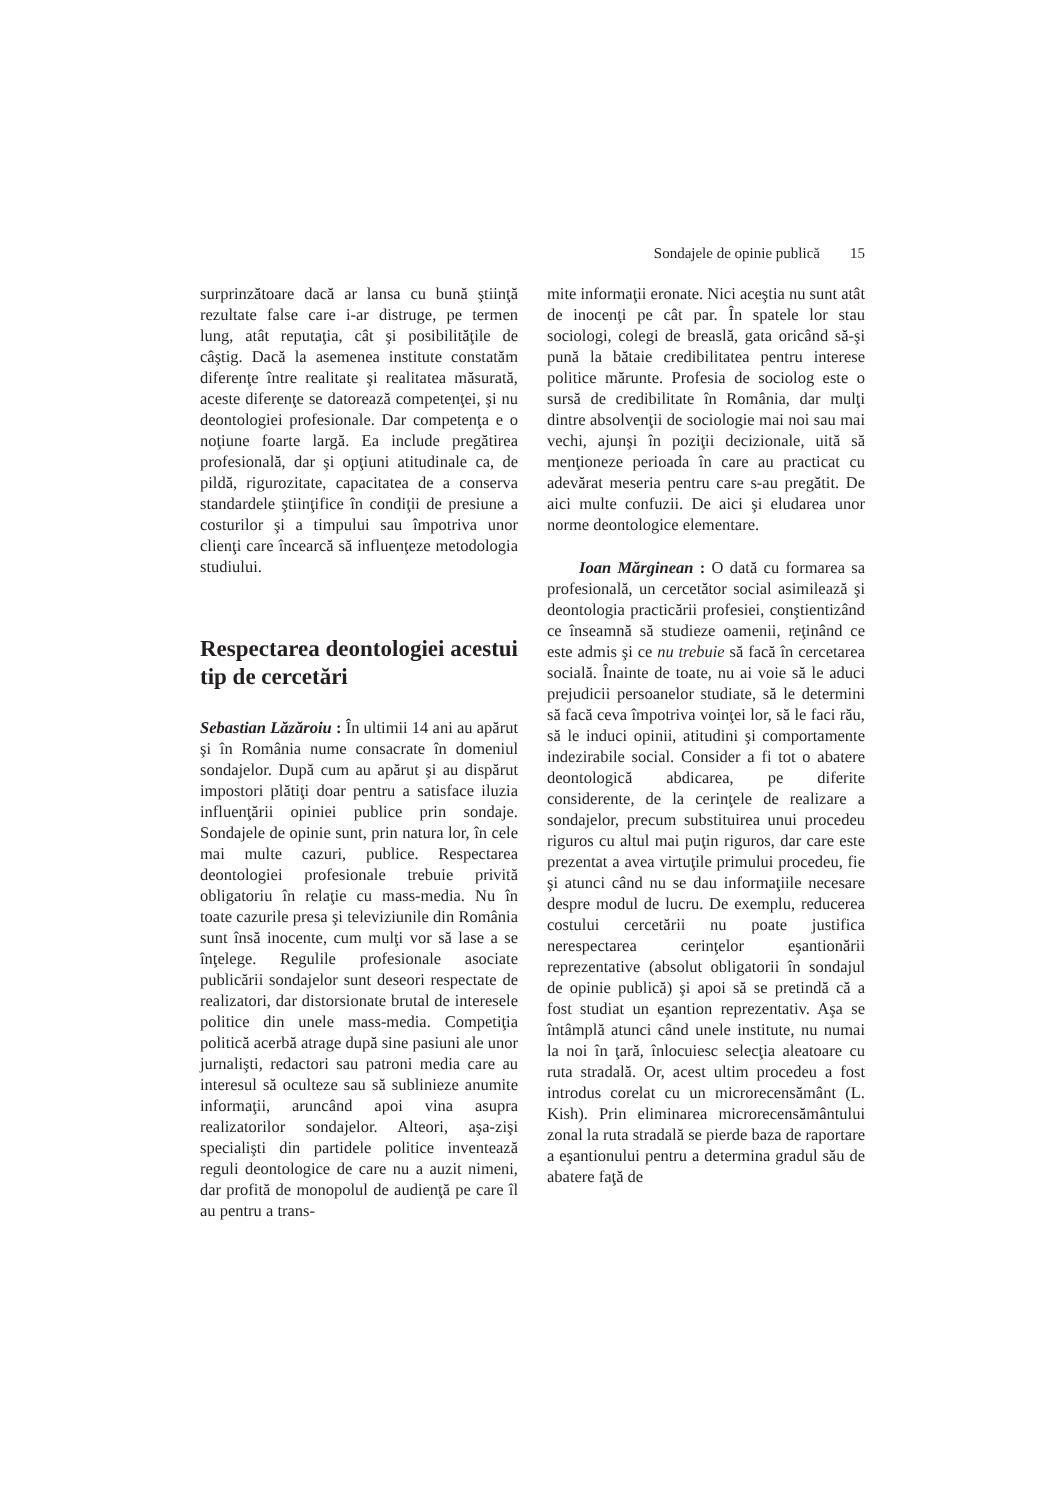Sondajele de opinie publică 15
surprinzătoare dacă ar lansa cu bună ştiinţă rezultate false care i-ar distruge, pe termen lung, atât reputaţia, cât şi posibilităţile de câştig. Dacă la asemenea institute constatăm diferenţe între realitate şi realitatea măsurată, aceste diferenţe se datorează competenţei, şi nu deontologiei profesionale. Dar competenţa e o noţiune foarte largă. Ea include pregătirea profesională, dar şi opţiuni atitudinale ca, de pildă, rigurozitate, capacitatea de a conserva standardele ştiinţifice în condiţii de presiune a costurilor şi a timpului sau împotriva unor clienţi care încearcă să influenţeze metodologia studiului.
Respectarea deontologiei acestui tip de cercetări
Sebastian Lăzăroiu : În ultimii 14 ani au apărut şi în România nume consacrate în domeniul sondajelor. După cum au apărut şi au dispărut impostori plătiţi doar pentru a satisface iluzia influenţării opiniei publice prin sondaje. Sondajele de opinie sunt, prin natura lor, în cele mai multe cazuri, publice. Respectarea deontologiei profesionale trebuie privită obligatoriu în relaţie cu mass-media. Nu în toate cazurile presa şi televiziunile din România sunt însă inocente, cum mulţi vor să lase a se înţelege. Regulile profesionale asociate publicării sondajelor sunt deseori respectate de realizatori, dar distorsionate brutal de interesele politice din unele mass-media. Competiţia politică acerbă atrage după sine pasiuni ale unor jurnalişti, redactori sau patroni media care au interesul să oculteze sau să sublinieze anumite informaţii, aruncând apoi vina asupra realizatorilor sondajelor. Alteori, aşa-zişi specialişti din partidele politice inventează reguli deontologice de care nu a auzit nimeni, dar profită de monopolul de audienţă pe care îl au pentru a trans-
mite informaţii eronate. Nici aceştia nu sunt atât de inocenţi pe cât par. În spatele lor stau sociologi, colegi de breaslă, gata oricând să-şi pună la bătaie credibilitatea pentru interese politice mărunte. Profesia de sociolog este o sursă de credibilitate în România, dar mulţi dintre absolvenţii de sociologie mai noi sau mai vechi, ajunşi în poziţii decizionale, uită să menţioneze perioada în care au practicat cu adevărat meseria pentru care s-au pregătit. De aici multe confuzii. De aici şi eludarea unor norme deontologice elementare.
Ioan Mărginean : O dată cu formarea sa profesională, un cercetător social asimilează şi deontologia practicării profesiei, conştientizând ce înseamnă să studieze oamenii, reţinând ce este admis şi ce nu trebuie să facă în cercetarea socială. Înainte de toate, nu ai voie să le aduci prejudicii persoanelor studiate, să le determini să facă ceva împotriva voinţei lor, să le faci rău, să le induci opinii, atitudini şi comportamente indezirabile social. Consider a fi tot o abatere deontologică abdicarea, pe diferite considerente, de la cerinţele de realizare a sondajelor, precum substituirea unui procedeu riguros cu altul mai puţin riguros, dar care este prezentat a avea virtuţile primului procedeu, fie şi atunci când nu se dau informaţiile necesare despre modul de lucru. De exemplu, reducerea costului cercetării nu poate justifica nerespectarea cerinţelor eşantionării reprezentative (absolut obligatorii în sondajul de opinie publică) şi apoi să se pretindă că a fost studiat un eşantion reprezentativ. Aşa se întâmplă atunci când unele institute, nu numai la noi în ţară, înlocuiesc selecţia aleatoare cu ruta stradală. Or, acest ultim procedeu a fost introdus corelat cu un microrecensământ (L. Kish). Prin eliminarea microrecensământului zonal la ruta stradală se pierde baza de raportare a eşantionului pentru a determina gradul său de abatere faţă de